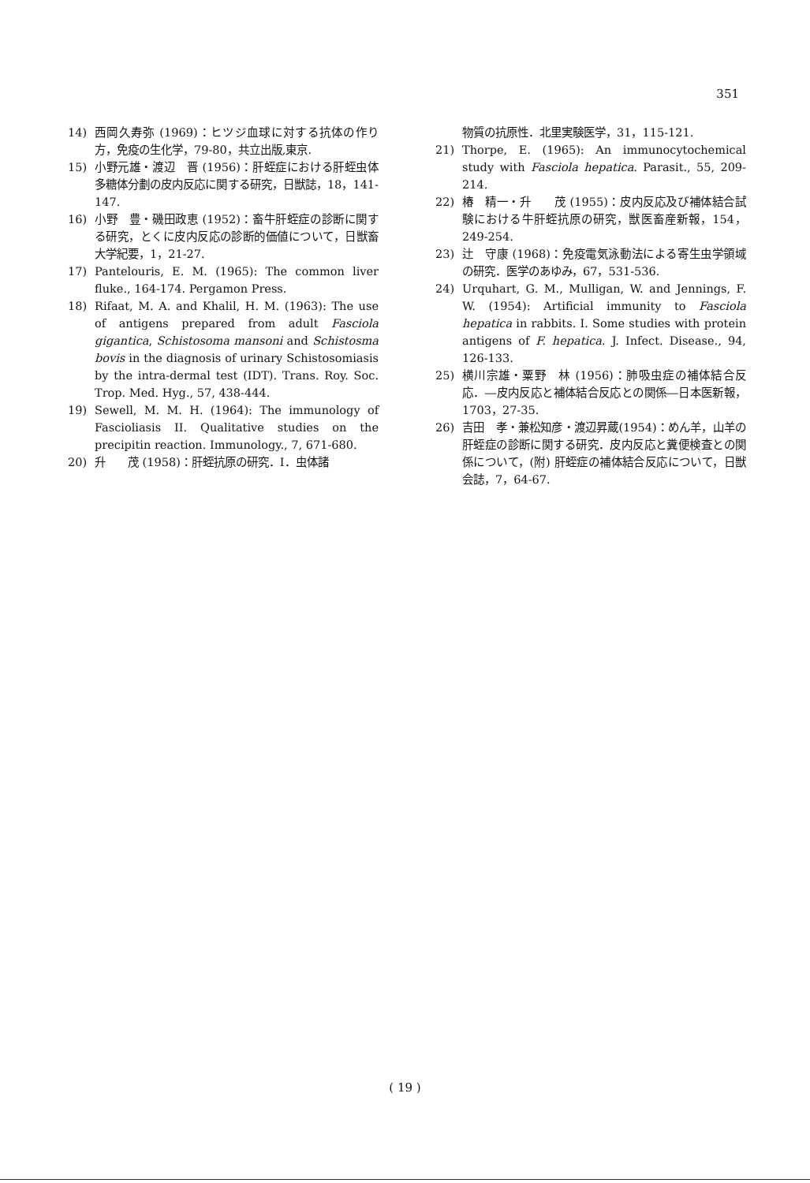351
14) 西岡久寿弥 (1969)：ヒツジ血球に対する抗体の作り方，免疫の生化学，79-80，共立出版,東京.
15) 小野元雄・渡辺　晋 (1956)：肝蛭症における肝蛭虫体多糖体分劃の皮内反応に関する研究，日獣誌，18，141-147.
16) 小野　豊・磯田政恵 (1952)：畜牛肝蛭症の診断に関する研究，とくに皮内反応の診断的価値について，日獣畜大学紀要，1，21-27.
17) Pantelouris, E. M. (1965): The common liver fluke., 164-174. Pergamon Press.
18) Rifaat, M. A. and Khalil, H. M. (1963): The use of antigens prepared from adult Fasciola gigantica, Schistosoma mansoni and Schistosma bovis in the diagnosis of urinary Schistosomiasis by the intra-dermal test (IDT). Trans. Roy. Soc. Trop. Med. Hyg., 57, 438-444.
19) Sewell, M. M. H. (1964): The immunology of Fascioliasis II. Qualitative studies on the precipitin reaction. Immunology., 7, 671-680.
20) 升　　茂 (1958)：肝蛭抗原の研究．I．虫体諸
物質の抗原性．北里実験医学，31，115-121.
21) Thorpe, E. (1965): An immunocytochemical study with Fasciola hepatica. Parasit., 55, 209-214.
22) 椿　精一・升　　茂 (1955)：皮内反応及び補体結合試験における牛肝蛭抗原の研究，獣医畜産新報，154，249-254.
23) 辻　守康 (1968)：免疫電気泳動法による寄生虫学領域の研究．医学のあゆみ，67，531-536.
24) Urquhart, G. M., Mulligan, W. and Jennings, F. W. (1954): Artificial immunity to Fasciola hepatica in rabbits. I. Some studies with protein antigens of F. hepatica. J. Infect. Disease., 94, 126-133.
25) 横川宗雄・粟野　林 (1956)：肺吸虫症の補体結合反応．―皮内反応と補体結合反応との関係―日本医新報，1703，27-35.
26) 吉田　孝・兼松知彦・渡辺昇蔵(1954)：めん羊，山羊の肝蛭症の診断に関する研究．皮内反応と糞便検査との関係について，(附) 肝蛭症の補体結合反応について，日獣会誌，7，64-67.
( 19 )